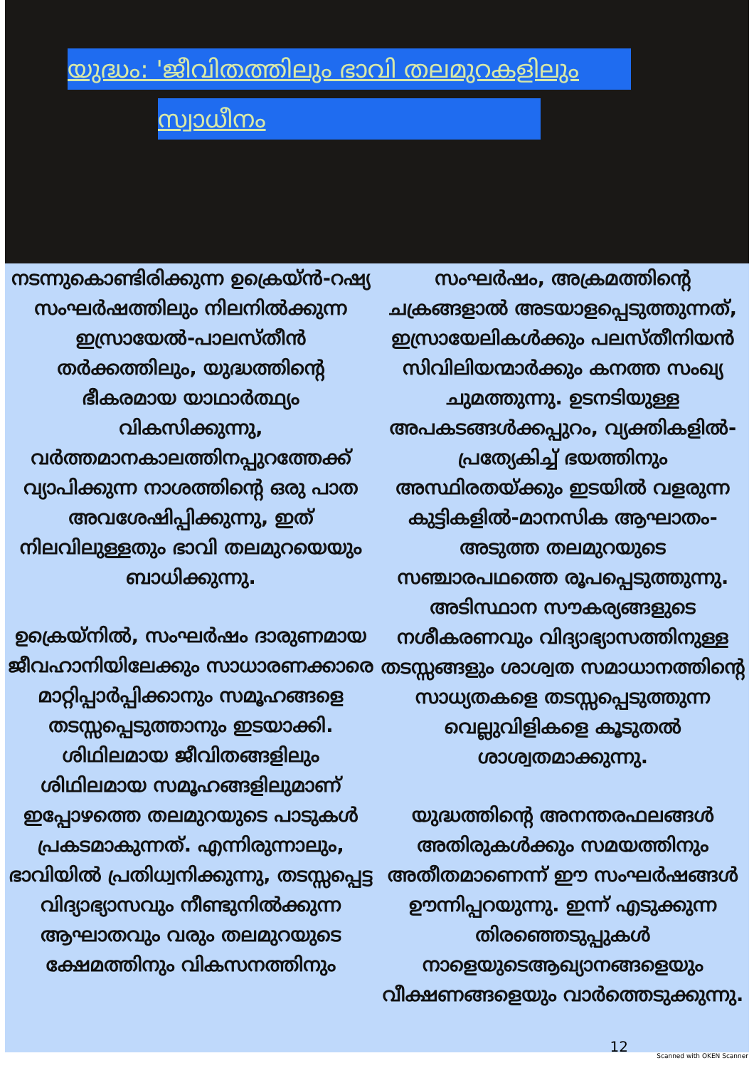യുദ്ധം: 'ജീവിതത്തിലും ഭാവി തലമുറകളിലും
സ്വാധീനം
നടന്നുകൊണ്ടിരിക്കുന്ന ഉക്രെയ്ൻ-റഷ്യ സംഘർഷത്തിലും നിലനിൽക്കുന്ന ഇസ്രായേൽ-പാലസ്തീൻ തർക്കത്തിലും, യുദ്ധത്തിന്റെ ഭീകരമായ യാഥാർത്ഥ്യം വികസിക്കുന്നു, വർത്തമാനകാലത്തിനപ്പുറത്തേക്ക് വ്യാപിക്കുന്ന നാശത്തിന്റെ ഒരു പാത അവശേഷിപ്പിക്കുന്നു, ഇത് നിലവിലുള്ളതും ഭാവി തലമുറയെയും ബാധിക്കുന്നു.
ഉക്രെയ്നിൽ, സംഘർഷം ദാരുണമായ ജീവഹാനിയിലേക്കും സാധാരണക്കാരെ മാറ്റിപ്പാർപ്പിക്കാനും സമൂഹങ്ങളെ തടസ്സപ്പെടുത്താനും ഇടയാക്കി. ശിഥിലമായ ജീവിതങ്ങളിലും ശിഥിലമായ സമൂഹങ്ങളിലുമാണ് ഇപ്പോഴത്തെ തലമുറയുടെ പാടുകൾ പ്രകടമാകുന്നത്. എന്നിരുന്നാലും, ഭാവിയിൽ പ്രതിധ്വനിക്കുന്നു, തടസ്സപ്പെട്ട വിദ്യാഭ്യാസവും നീണ്ടുനിൽക്കുന്ന ആഘാതവും വരും തലമുറയുടെ ക്ഷേമത്തിനും വികസനത്തിനും
സംഘർഷം, അക്രമത്തിന്റെ ചക്രങ്ങളാൽ അടയാളപ്പെടുത്തുന്നത്, ഇസ്രായേലികൾക്കും പലസ്തീനിയൻ സിവിലിയന്മാർക്കും കനത്ത സംഖ്യ ചുമത്തുന്നു. ഉടനടിയുള്ള അപകടങ്ങൾക്കപ്പുറം, വ്യക്തികളിൽ-പ്രത്യേകിച്ച് ഭയത്തിനും അസ്ഥിരതയ്ക്കും ഇടയിൽ വളരുന്ന കുട്ടികളിൽ-മാനസിക ആഘാതം-അടുത്ത തലമുറയുടെ സഞ്ചാരപഥത്തെ രൂപപ്പെടുത്തുന്നു. അടിസ്ഥാന സൗകര്യങ്ങളുടെ നശീകരണവും വിദ്യാഭ്യാസത്തിനുള്ള തടസ്സങ്ങളും ശാശ്വത സമാധാനത്തിന്റെ സാധ്യതകളെ തടസ്സപ്പെടുത്തുന്ന വെല്ലുവിളികളെ കൂടുതൽ ശാശ്വതമാക്കുന്നു.
യുദ്ധത്തിന്റെ അനന്തരഫലങ്ങൾ അതിരുകൾക്കും സമയത്തിനും അതീതമാണെന്ന് ഈ സംഘർഷങ്ങൾ ഊന്നിപ്പറയുന്നു. ഇന്ന് എടുക്കുന്ന തിരഞ്ഞെടുപ്പുകൾ നാളെയുടെആഖ്യാനങ്ങളെയും വീക്ഷണങ്ങളെയും വാർത്തെടുക്കുന്നു.
12
Scanned with OKEN Scanner